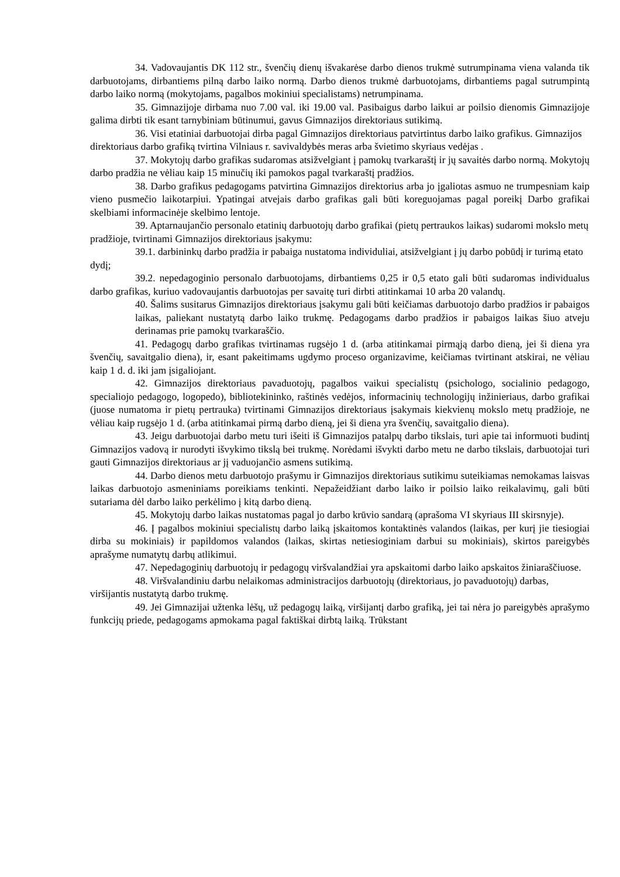34. Vadovaujantis DK 112 str., švenčių dienų išvakarėse darbo dienos trukmė sutrumpinama viena valanda tik darbuotojams, dirbantiems pilną darbo laiko normą. Darbo dienos trukmė darbuotojams, dirbantiems pagal sutrumpintą darbo laiko normą (mokytojams, pagalbos mokiniui specialistams) netrumpinama.
35. Gimnazijoje dirbama nuo 7.00 val. iki 19.00 val. Pasibaigus darbo laikui ar poilsio dienomis Gimnazijoje galima dirbti tik esant tarnybiniam būtinumui, gavus Gimnazijos direktoriaus sutikimą.
36. Visi etatiniai darbuotojai dirba pagal Gimnazijos direktoriaus patvirtintus darbo laiko grafikus. Gimnazijos direktoriaus darbo grafiką tvirtina Vilniaus r. savivaldybės meras arba švietimo skyriaus vedėjas .
37. Mokytojų darbo grafikas sudaromas atsižvelgiant į pamokų tvarkaraštį ir jų savaitės darbo normą. Mokytojų darbo pradžia ne vėliau kaip 15 minučių iki pamokos pagal tvarkaraštį pradžios.
38. Darbo grafikus pedagogams patvirtina Gimnazijos direktorius arba jo įgaliotas asmuo ne trumpesniam kaip vieno pusmečio laikotarpiui. Ypatingai atvejais darbo grafikas gali būti koreguojamas pagal poreikį Darbo grafikai skelbiami informacinėje skelbimo lentoje.
39. Aptarnaujančio personalo etatinių darbuotojų darbo grafikai (pietų pertraukos laikas) sudaromi mokslo metų pradžioje, tvirtinami Gimnazijos direktoriaus įsakymu:
39.1. darbininkų darbo pradžia ir pabaiga nustatoma individuliai, atsižvelgiant į jų darbo pobūdį ir turimą etato dydį;
39.2. nepedagoginio personalo darbuotojams, dirbantiems 0,25 ir 0,5 etato gali būti sudaromas individualus darbo grafikas, kuriuo vadovaujantis darbuotojas per savaitę turi dirbti atitinkamai 10 arba 20 valandų.
40. Šalims susitarus Gimnazijos direktoriaus įsakymu gali būti keičiamas darbuotojo darbo pradžios ir pabaigos laikas, paliekant nustatytą darbo laiko trukmę. Pedagogams darbo pradžios ir pabaigos laikas šiuo atveju derinamas prie pamokų tvarkaraščio.
41. Pedagogų darbo grafikas tvirtinamas rugsėjo 1 d. (arba atitinkamai pirmąją darbo dieną, jei ši diena yra švenčių, savaitgalio diena), ir, esant pakeitimams ugdymo proceso organizavime, keičiamas tvirtinant atskirai, ne vėliau kaip 1 d. d. iki jam įsigaliojant.
42. Gimnazijos direktoriaus pavaduotojų, pagalbos vaikui specialistų (psichologo, socialinio pedagogo, specialiojo pedagogo, logopedo), bibliotekininko, raštinės vedėjos, informacinių technologijų inžinieriaus, darbo grafikai (juose numatoma ir pietų pertrauka) tvirtinami Gimnazijos direktoriaus įsakymais kiekvienų mokslo metų pradžioje, ne vėliau kaip rugsėjo 1 d. (arba atitinkamai pirmą darbo dieną, jei ši diena yra švenčių, savaitgalio diena).
43. Jeigu darbuotojai darbo metu turi išeiti iš Gimnazijos patalpų darbo tikslais, turi apie tai informuoti budintį Gimnazijos vadovą ir nurodyti išvykimo tikslą bei trukmę. Norėdami išvykti darbo metu ne darbo tikslais, darbuotojai turi gauti Gimnazijos direktoriaus ar jį vaduojančio asmens sutikimą.
44. Darbo dienos metu darbuotojo prašymu ir Gimnazijos direktoriaus sutikimu suteikiamas nemokamas laisvas laikas darbuotojo asmeniniams poreikiams tenkinti. Nepažeidžiant darbo laiko ir poilsio laiko reikalavimų, gali būti sutariama dėl darbo laiko perkėlimo į kitą darbo dieną.
45. Mokytojų darbo laikas nustatomas pagal jo darbo krūvio sandarą (aprašoma VI skyriaus III skirsnyje).
46. Į pagalbos mokiniui specialistų darbo laiką įskaitomos kontaktinės valandos (laikas, per kurį jie tiesiogiai dirba su mokiniais) ir papildomos valandos (laikas, skirtas netiesioginiam darbui su mokiniais), skirtos pareigybės aprašyme numatytų darbų atlikimui.
47. Nepedagoginių darbuotojų ir pedagogų viršvalandžiai yra apskaitomi darbo laiko apskaitos žiniaraščiuose.
48. Viršvalandiniu darbu nelaikomas administracijos darbuotojų (direktoriaus, jo pavaduotojų) darbas, viršijantis nustatytą darbo trukmę.
49. Jei Gimnazijai užtenka lėšų, už pedagogų laiką, viršijantį darbo grafiką, jei tai nėra jo pareigybės aprašymo funkcijų priede, pedagogams apmokama pagal faktiškai dirbtą laiką. Trūkstant